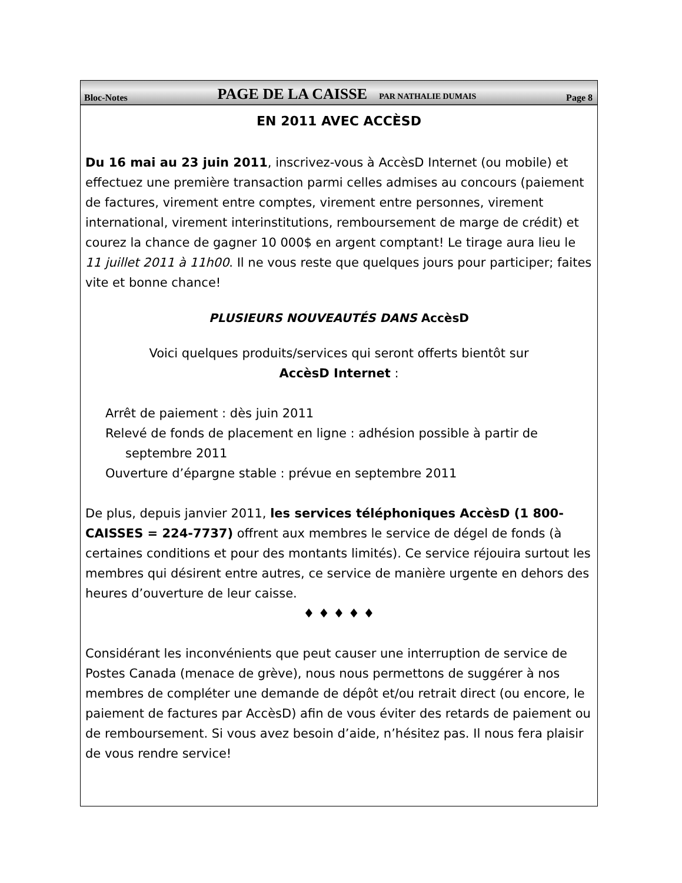Bloc-Notes PAGE DE LA CAISSE PAR NATHALIE DUMAIS Page 8
EN 2011 AVEC ACCÈSD
Du 16 mai au 23 juin 2011, inscrivez-vous à AccèsD Internet (ou mobile) et effectuez une première transaction parmi celles admises au concours (paiement de factures, virement entre comptes, virement entre personnes, virement international, virement interinstitutions, remboursement de marge de crédit) et courez la chance de gagner 10 000$ en argent comptant! Le tirage aura lieu le 11 juillet 2011 à 11h00. Il ne vous reste que quelques jours pour participer; faites vite et bonne chance!
PLUSIEURS NOUVEAUTÉS DANS AccèsD
Voici quelques produits/services qui seront offerts bientôt sur
AccèsD Internet :
Arrêt de paiement : dès juin 2011
Relevé de fonds de placement en ligne : adhésion possible à partir de septembre 2011
Ouverture d’épargne stable : prévue en septembre 2011
De plus, depuis janvier 2011, les services téléphoniques AccèsD (1 800-CAISSES = 224-7737) offrent aux membres le service de dégel de fonds (à certaines conditions et pour des montants limités). Ce service réjouira surtout les membres qui désirent entre autres, ce service de manière urgente en dehors des heures d’ouverture de leur caisse.
♦ ♦ ♦ ♦ ♦
Considérant les inconvénients que peut causer une interruption de service de Postes Canada (menace de grève), nous nous permettons de suggérer à nos membres de compléter une demande de dépôt et/ou retrait direct (ou encore, le paiement de factures par AccèsD) afin de vous éviter des retards de paiement ou de remboursement. Si vous avez besoin d’aide, n’hésitez pas. Il nous fera plaisir de vous rendre service!